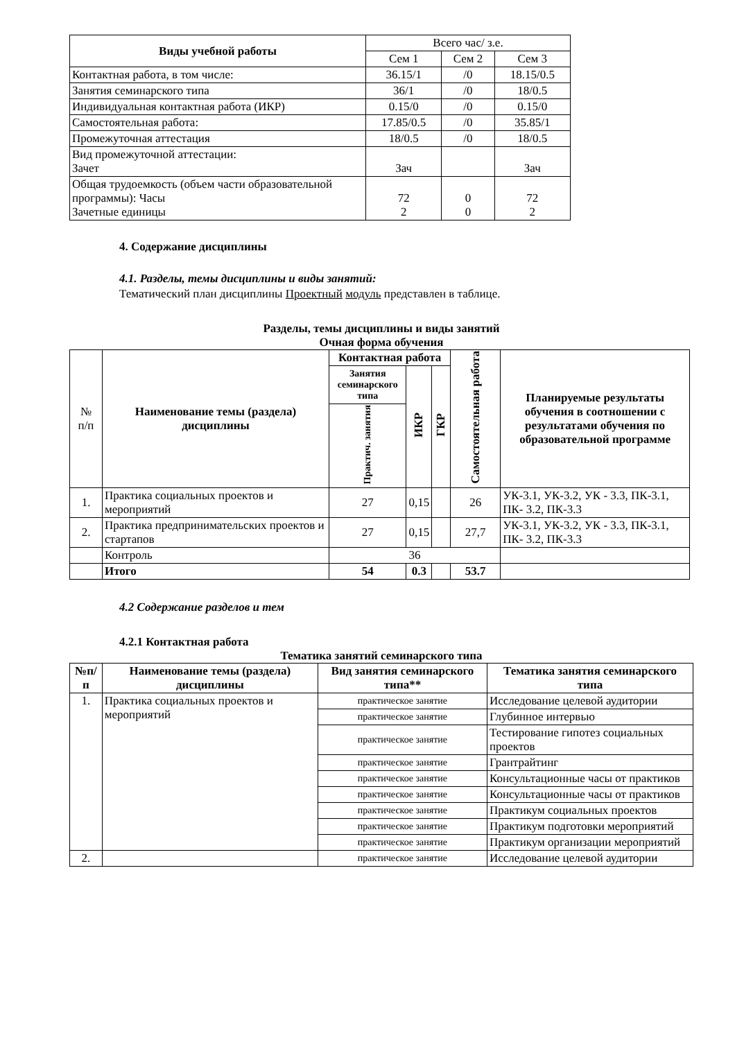| Виды учебной работы | Всего час/ з.е. | | |
| | Сем 1 | Сем 2 | Сем 3 |
| Контактная работа, в том числе: | 36.15/1 | /0 | 18.15/0.5 |
| Занятия семинарского типа | 36/1 | /0 | 18/0.5 |
| Индивидуальная контактная работа (ИКР) | 0.15/0 | /0 | 0.15/0 |
| Самостоятельная работа: | 17.85/0.5 | /0 | 35.85/1 |
| Промежуточная аттестация | 18/0.5 | /0 | 18/0.5 |
| Вид промежуточной аттестации: Зачет | Зач | | Зач |
| Общая трудоемкость (объем части образовательной программы): Часы Зачетные единицы | 72 2 | 0 0 | 72 2 |
4. Содержание дисциплины
4.1. Разделы, темы дисциплины и виды занятий:
Тематический план дисциплины Проектный модуль представлен в таблице.
Разделы, темы дисциплины и виды занятий
Очная форма обучения
| № п/п | Наименование темы (раздела) дисциплины | Контактная работа | | | Самостоятельная работа | Планируемые результаты обучения в соотношении с результатами обучения по образовательной программе |
| | | Занятия семинарского типа | ИКР | ГКР | | |
| | | Практич. занятия | | | | |
| 1. | Практика социальных проектов и мероприятий | 27 | 0,15 | | 26 | УК-3.1, УК-3.2, УК - 3.3, ПК-3.1, ПК- 3.2, ПК-3.3 |
| 2. | Практика предпринимательских проектов и стартапов | 27 | 0,15 | | 27,7 | УК-3.1, УК-3.2, УК - 3.3, ПК-3.1, ПК- 3.2, ПК-3.3 |
| | Контроль | 36 | | | | |
| | Итого | 54 | 0.3 | | 53.7 | |
4.2 Содержание разделов и тем
4.2.1 Контактная работа
Тематика занятий семинарского типа
| №п/п | Наименование темы (раздела) дисциплины | Вид занятия семинарского типа** | Тематика занятия семинарского типа |
| --- | --- | --- | --- |
| 1. | Практика социальных проектов и мероприятий | практическое занятие | Исследование целевой аудитории |
| | | практическое занятие | Глубинное интервью |
| | | практическое занятие | Тестирование гипотез социальных проектов |
| | | практическое занятие | Грантрайтинг |
| | | практическое занятие | Консультационные часы от практиков |
| | | практическое занятие | Консультационные часы от практиков |
| | | практическое занятие | Практикум социальных проектов |
| | | практическое занятие | Практикум подготовки мероприятий |
| | | практическое занятие | Практикум организации мероприятий |
| 2. | | практическое занятие | Исследование целевой аудитории |